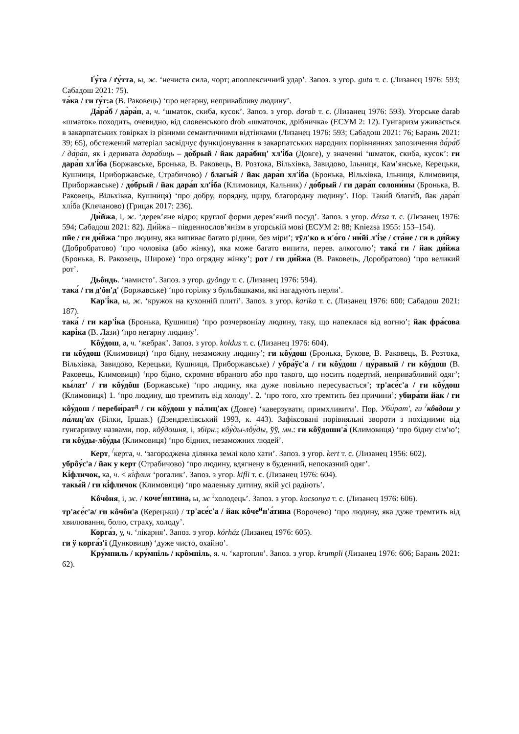Ґу́та / ґу́тта, ы, ж. ‘нечиста сила, чорт; апоплексичний удар’. Запоз. з угор. guta т. с. (Лизанец 1976: 593; Сабадош 2021: 75).
та́ка / ги ґу́т:а (В. Раковець) ‘про негарну, непривабливу людину’.
Да́ра́б / да́ра́п, а, ч. ‘шматок, скиба, кусок’. Запоз. з угор. darab т. с. (Лизанец 1976: 593). Угорське darab «шматок» походить, очевидно, від словенського drob «шматочок, дрібничка» (ЕСУМ 2: 12). Гунгаризм уживається в закарпатських говірках із різними семантичними відтінками (Лизанец 1976: 593; Сабадош 2021: 76; Барань 2021: 39; 65), обстежений матеріал засвідчує функціонування в закарпатських народних порівняннях запозичення да́ра́б / да́ра́п, як і деривата дара́биць – до́брый / йак дара́биц' хл'і́ба (Довге), у значенні ‘шматок, скиба, кусок’: ги дара́п хл′і́ба (Боржавське, Бронька, В. Раковець, В. Розтока, Вільхівка, Завидово, Ільниця, Кам’янське, Керецьки, Кушниця, Приборжавське, Страбичово) / благы́й / йак дара́п хл′і́ба (Бронька, Вільхівка, Ільниця, Климовиця, Приборжавське) / до́брый / йак дара́п хл′і́ба (Климовиця, Кальник) / до́брый / ги дара́п солони́ны (Бронька, В. Раковець, Вільхівка, Кушниця) ‘про добру, порядну, щиру, благородну людину’. Пор. Таки́й благи́й, йак дара́п хлі́ба (Клячаново) (Грицак 2017: 236).
Ди́йжа, і, ж. ‘дерев’яне відро; круглої форми дерев’яний посуд’. Запоз. з угор. dézsa т. с. (Лизанец 1976: 594; Сабадош 2021: 82). Ди́йжа – південнослов’янізм в угорській мові (ЕСУМ 2: 88; Kniezsa 1955: 153–154).
пйе / ги ди́йжа ‘про людину, яка випиває багато рідини, без міри’; тӯл'ко в н'о́го / ни́йі л'і́зе / ста́не / ги в ди́йжу (Добробратово) ‘про чоловіка (або жінку), яка може багато випити, перев. алкоголю’; така́ ги / йак ди́йжа (Бронька, В. Раковець, Широке) ‘про огрядну жінку’; рот / ги ди́йжа (В. Раковець, Доробратово) ‘про великий рот’.
Дьôндь. ‘намисто’. Запоз. з угор. gyöngy т. с. (Лизанец 1976: 594).
така́ / ги д'ôн'д' (Боржавське) ‘про горілку з бульбашками, які нагадують перли’.
Кар'і́ка, ы, ж. ‘кружок на кухонній плиті’. Запоз. з угор. karika т. с. (Лизанец 1976: 600; Сабадош 2021: 187).
така́ / ги кар'і́ка (Бронька, Кушниця) ‘про розчервонілу людину, таку, що напеклася від вогню’; йак фра́сова карі́ка (В. Лази) ‘про негарну людину’.
Кôу́дош, а, ч. ‘жебрак’. Запоз. з угор. koldus т. с. (Лизанец 1976: 604).
ги кôу́дош (Климовиця) ‘про бідну, незаможну людину’; ги кôу́дош (Бронька, Букове, В. Раковець, В. Розтока, Вільхівка, Завидово, Керецьки, Кушниця, Приборжавське) / убра́ўс′а / ги кôу́дош / цу́равый / ги кôу́дош (В. Раковець, Климовиця) ‘про бідно, скромно вбраного або про такого, що носить подертий, непривабливий одяг’; кы́лат' / ги кôу́дôш (Боржавське) ‘про людину, яка дуже повільно пересувається’; тр'асе́с'а / ги кôу́дош (Климовиця) 1. ‘про людину, що тремтить від холоду’. 2. ‘про того, хто тремтить без причини’; убира́ти йак / ги кôу́дош / переби́рат<sup>д</sup> / ги кôу́дош у па́лиц'ах (Довге) ‘каверзувати, примхливити’. Пор. Уби́рат', ги <sup>/</sup>кôвдош у па́лиц'ах (Білки, Іршав.) (Дзендзелівський 1993, к. 443). Зафіксовані порівняльні звороти з похідними від гунгаризму назвами, пор. кôўдошня, і, збірн.; кôу́ды-лôу́ды, ўў, мн.: ги кôўдошн'а́ (Климовиця) ‘про бідну сім’ю’; ги кôу́ды-лôу́ды (Климовиця) ‘про бідних, незаможних людей’.
Керт, <sup>/</sup>керта, ч. ‘загороджена ділянка землі коло хати’. Запоз. з угор. kert т. с. (Лизанец 1956: 602).
убрôу́с'а / йак у керт (Страбичово) ‘про людину, вдягнену в буденний, непоказний одяг’.
Кі́фличок, ка, ч. < кі́флик ‘рогалик’. Запоз. з угор. kifli т. с. (Лизанец 1976: 604).
такы́й / ги кі́фличок (Климовиця) ‘про маленьку дитину, якій усі радіють’.
Кôчôня, і, ж. / коче<sup>/</sup>нятина, ы, ж ‘холодець’. Запоз. з угор. kocsonya т. с. (Лизанец 1976: 606).
тр'асе́с'а/ ги кôчôн'а (Керецьки) / тр'асе́с'а / йак кôче<sup>и</sup>н'а́тина (Ворочево) ‘про людину, яка дуже тремтить від хвилювання, болю, страху, холоду’.
Корга́з, у, ч. ‘лікарня’. Запоз. з угор. kórház (Лизанец 1976: 605).
ги ў корга́з′і (Дунковиця) ‘дуже чисто, охайно’.
Кру́мпиль / кру́мпіль / крôмпіль, я. ч. ‘картопля’. Запоз. з угор. krumpli (Лизанец 1976: 606; Барань 2021: 62).